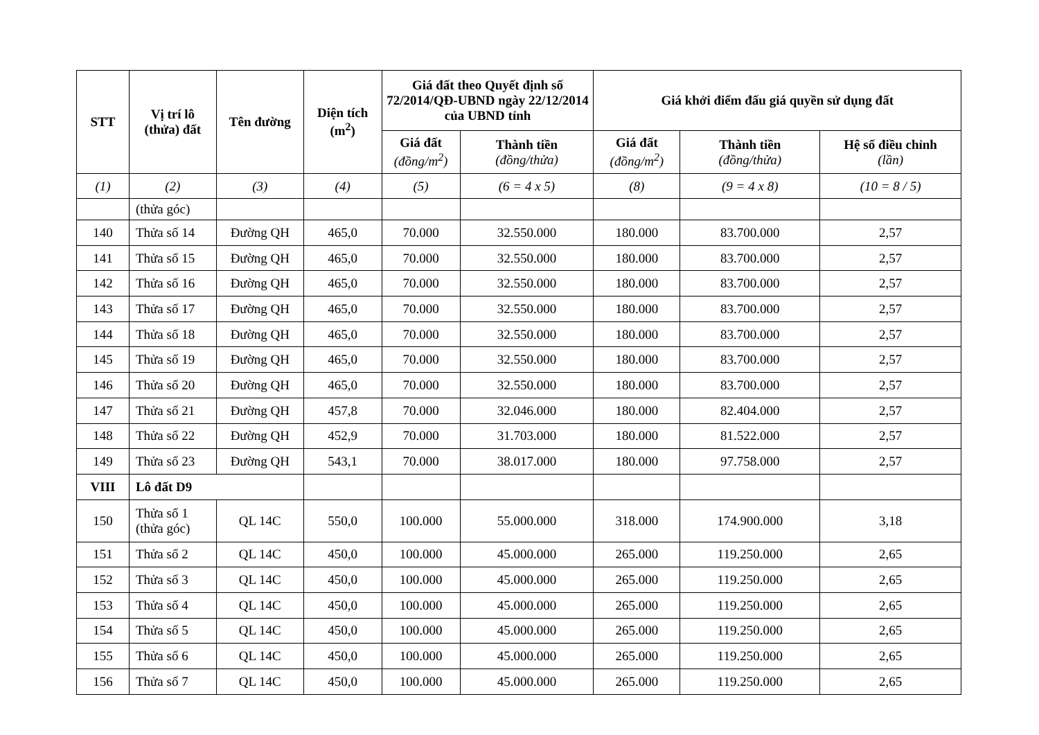| STT | Vị trí lô (thửa) đất | Tên đường | Diện tích (m<sup>2</sup>) | Giá đất theo Quyết định số 72/2014/QĐ-UBND ngày 22/12/2014 của UBND tỉnh | | Giá khởi điểm đấu giá quyền sử dụng đất | | |
| --- | --- | --- | --- | --- | --- | --- | --- | --- |
| | | | | Giá đất (đồng/m<sup>2</sup>) | Thành tiền (đồng/thửa) | Giá đất (đồng/m<sup>2</sup>) | Thành tiền (đồng/thửa) | Hệ số điều chỉnh (lần) |
| (1) | (2) | (3) | (4) | (5) | (6 = 4 x 5) | (8) | (9 = 4 x 8) | (10 = 8 / 5) |
| | (thửa góc) | | | | | | | |
| 140 | Thửa số 14 | Đường QH | 465,0 | 70.000 | 32.550.000 | 180.000 | 83.700.000 | 2,57 |
| 141 | Thửa số 15 | Đường QH | 465,0 | 70.000 | 32.550.000 | 180.000 | 83.700.000 | 2,57 |
| 142 | Thửa số 16 | Đường QH | 465,0 | 70.000 | 32.550.000 | 180.000 | 83.700.000 | 2,57 |
| 143 | Thửa số 17 | Đường QH | 465,0 | 70.000 | 32.550.000 | 180.000 | 83.700.000 | 2,57 |
| 144 | Thửa số 18 | Đường QH | 465,0 | 70.000 | 32.550.000 | 180.000 | 83.700.000 | 2,57 |
| 145 | Thửa số 19 | Đường QH | 465,0 | 70.000 | 32.550.000 | 180.000 | 83.700.000 | 2,57 |
| 146 | Thửa số 20 | Đường QH | 465,0 | 70.000 | 32.550.000 | 180.000 | 83.700.000 | 2,57 |
| 147 | Thửa số 21 | Đường QH | 457,8 | 70.000 | 32.046.000 | 180.000 | 82.404.000 | 2,57 |
| 148 | Thửa số 22 | Đường QH | 452,9 | 70.000 | 31.703.000 | 180.000 | 81.522.000 | 2,57 |
| 149 | Thửa số 23 | Đường QH | 543,1 | 70.000 | 38.017.000 | 180.000 | 97.758.000 | 2,57 |
| VIII | Lô đất D9 | | | | | | | |
| 150 | Thửa số 1 (thửa góc) | QL 14C | 550,0 | 100.000 | 55.000.000 | 318.000 | 174.900.000 | 3,18 |
| 151 | Thửa số 2 | QL 14C | 450,0 | 100.000 | 45.000.000 | 265.000 | 119.250.000 | 2,65 |
| 152 | Thửa số 3 | QL 14C | 450,0 | 100.000 | 45.000.000 | 265.000 | 119.250.000 | 2,65 |
| 153 | Thửa số 4 | QL 14C | 450,0 | 100.000 | 45.000.000 | 265.000 | 119.250.000 | 2,65 |
| 154 | Thửa số 5 | QL 14C | 450,0 | 100.000 | 45.000.000 | 265.000 | 119.250.000 | 2,65 |
| 155 | Thửa số 6 | QL 14C | 450,0 | 100.000 | 45.000.000 | 265.000 | 119.250.000 | 2,65 |
| 156 | Thửa số 7 | QL 14C | 450,0 | 100.000 | 45.000.000 | 265.000 | 119.250.000 | 2,65 |